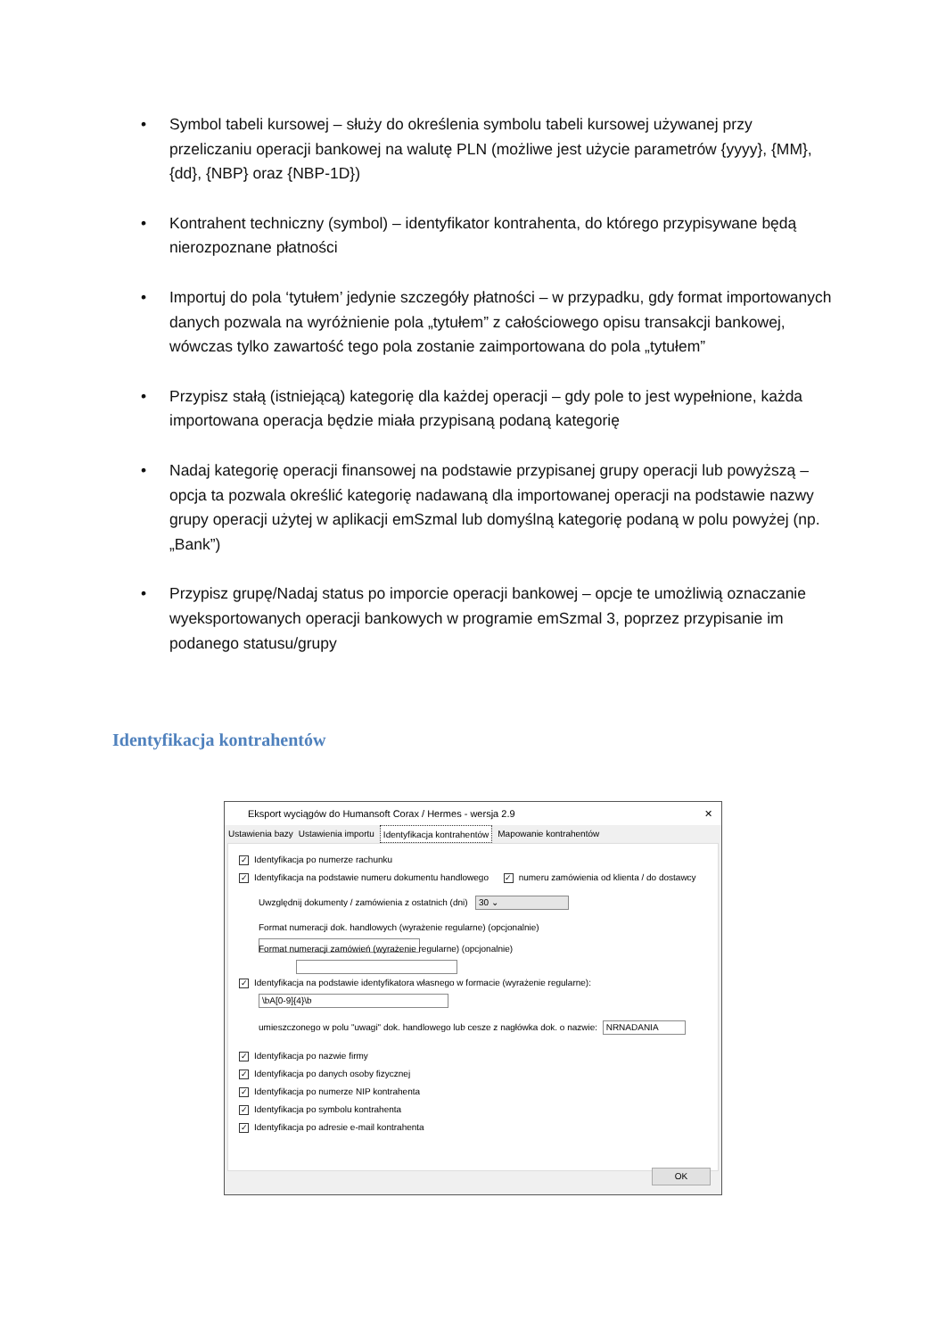• Symbol tabeli kursowej – służy do określenia symbolu tabeli kursowej używanej przy przeliczaniu operacji bankowej na walutę PLN (możliwe jest użycie parametrów {yyyy}, {MM},{dd}, {NBP} oraz {NBP-1D})
• Kontrahent techniczny (symbol) – identyfikator kontrahenta, do którego przypisywane będą nierozpoznane płatności
• Importuj do pola ‘tytułem’ jedynie szczegóły płatności – w przypadku, gdy format importowanych danych pozwala na wyróżnienie pola „tytułem” z całościowego opisu transakcji bankowej, wówczas tylko zawartość tego pola zostanie zaimportowana do pola „tytułem”
• Przypisz stałą (istniejącą) kategorię dla każdej operacji – gdy pole to jest wypełnione, każda importowana operacja będzie miała przypisaną podaną kategorię
• Nadaj kategorię operacji finansowej na podstawie przypisanej grupy operacji lub powyższą – opcja ta pozwala określić kategorię nadawaną dla importowanej operacji na podstawie nazwy grupy operacji użytej w aplikacji emSzmal lub domyślną kategorię podaną w polu powyżej (np. „Bank”)
• Przypisz grupę/Nadaj status po imporcie operacji bankowej – opcje te umożliwią oznaczanie wyeksportowanych operacji bankowych w programie emSzmal 3, poprzez przypisanie im podanego statusu/grupy
Identyfikacja kontrahentów
Eksport wyciągów do Humansoft Corax / Hermes - wersja 2.9 ✕
Ustawienia bazy Ustawienia importu Identyfikacja kontrahentów Mapowanie kontrahentów
✓ Identyfikacja po numerze rachunku
✓ Identyfikacja na podstawie numeru dokumentu handlowego ✓ numeru zamówienia od klienta / do dostawcy
Uwzględnij dokumenty / zamówienia z ostatnich (dni) 30 ⌄
Format numeracji dok. handlowych (wyrażenie regularne) (opcjonalnie)
Format numeracji zamówień (wyrażenie regularne) (opcjonalnie)
✓ Identyfikacja na podstawie identyfikatora własnego w formacie (wyrażenie regularne):
\bA[0-9]{4}\b
umieszczonego w polu "uwagi" dok. handlowego lub cesze z nagłówka dok. o nazwie: NRNADANIA
✓ Identyfikacja po nazwie firmy
✓ Identyfikacja po danych osoby fizycznej
✓ Identyfikacja po numerze NIP kontrahenta
✓ Identyfikacja po symbolu kontrahenta
✓ Identyfikacja po adresie e-mail kontrahenta
OK